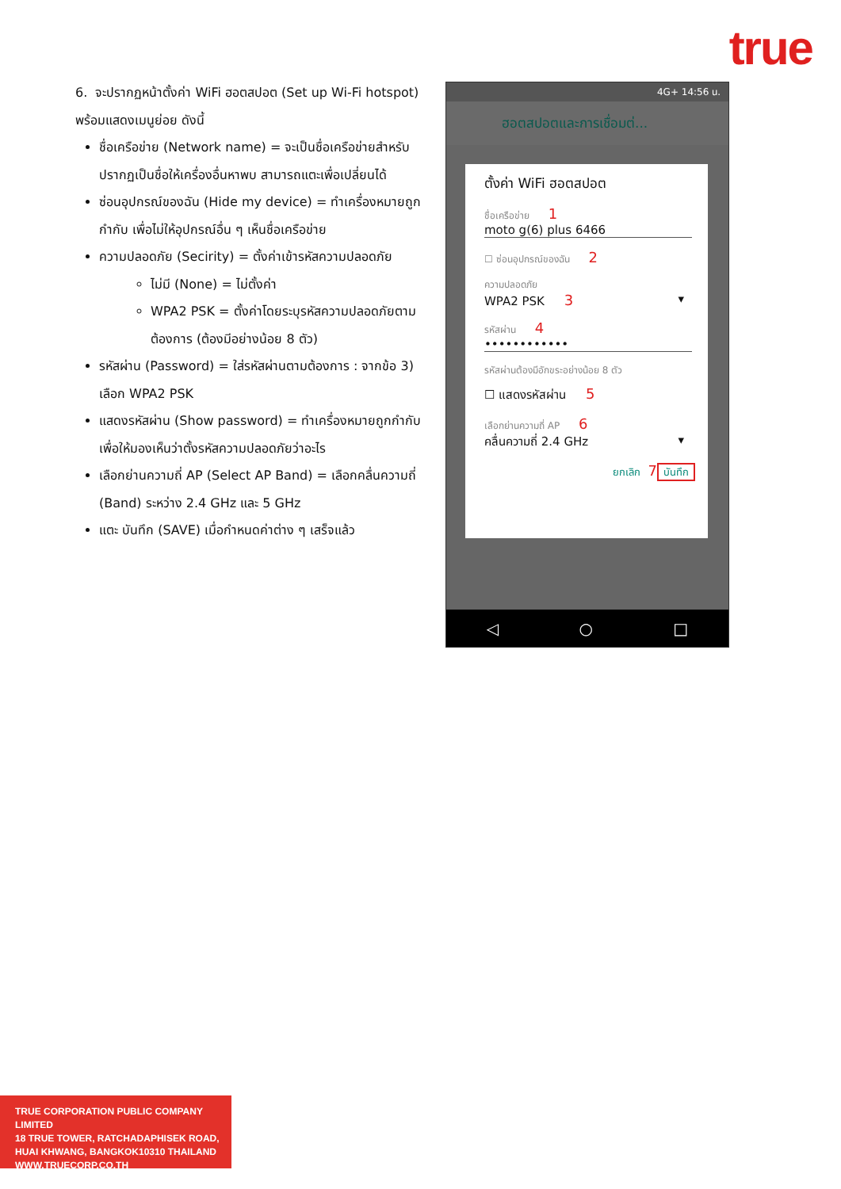true
6. จะปรากฏหน้าตั้งค่า WiFi ฮอตสปอต (Set up Wi-Fi hotspot) พร้อมแสดงเมนูย่อย ดังนี้
ชื่อเครือข่าย (Network name) = จะเป็นชื่อเครือข่ายสำหรับปรากฏเป็นชื่อให้เครื่องอื่นหาพบ สามารถแตะเพื่อเปลี่ยนได้
ซ่อนอุปกรณ์ของฉัน (Hide my device) = ทำเครื่องหมายถูกกำกับ เพื่อไม่ให้อุปกรณ์อื่น ๆ เห็นชื่อเครือข่าย
ความปลอดภัย (Secirity) = ตั้งค่าเข้ารหัสความปลอดภัย
ไม่มี (None) = ไม่ตั้งค่า
WPA2 PSK = ตั้งค่าโดยระบุรหัสความปลอดภัยตามต้องการ (ต้องมีอย่างน้อย 8 ตัว)
รหัสผ่าน (Password) = ใส่รหัสผ่านตามต้องการ : จากข้อ 3) เลือก WPA2 PSK
แสดงรหัสผ่าน (Show password) = ทำเครื่องหมายถูกกำกับ เพื่อให้มองเห็นว่าตั้งรหัสความปลอดภัยว่าอะไร
เลือกย่านความถี่ AP (Select AP Band) = เลือกคลื่นความถี่ (Band) ระหว่าง 2.4 GHz และ 5 GHz
แตะ บันทึก (SAVE) เมื่อกำหนดค่าต่าง ๆ เสร็จแล้ว
4G+ 14:56 น.
ฮอตสปอตและการเชื่อมต่...
ตั้งค่า WiFi ฮอตสปอต
ชื่อเครือข่าย 1
moto g(6) plus 6466
☐ ซ่อนอุปกรณ์ของฉัน 2
ความปลอดภัย
WPA2 PSK 3 ▾
รหัสผ่าน 4
••••••••••••
รหัสผ่านต้องมีอักขระอย่างน้อย 8 ตัว
☐ แสดงรหัสผ่าน 5
เลือกย่านความถี่ AP 6
คลื่นความถี่ 2.4 GHz ▾
ยกเลิก 7 บันทึก
◁ ○ □
TRUE CORPORATION PUBLIC COMPANY LIMITED
18 TRUE TOWER, RATCHADAPHISEK ROAD,
HUAI KHWANG, BANGKOK10310 THAILAND
WWW.TRUECORP.CO.TH